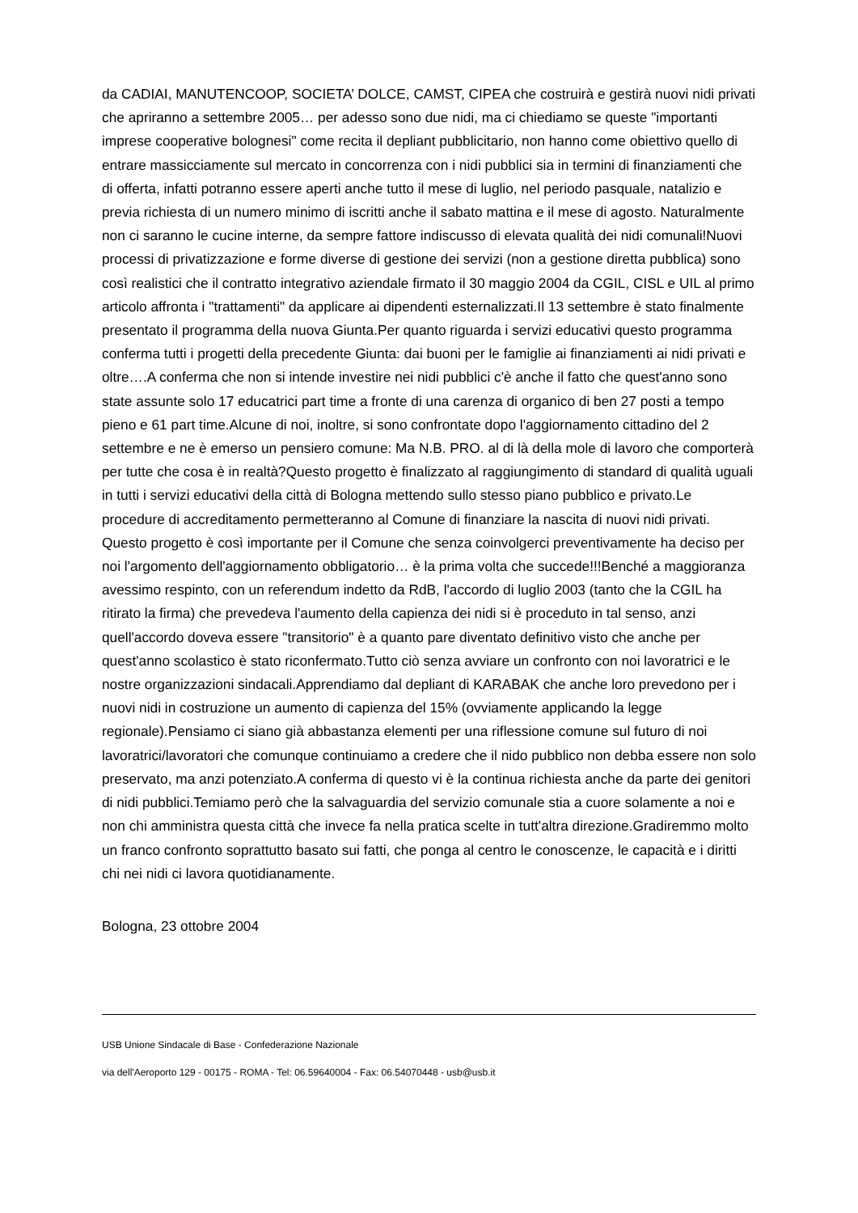da CADIAI, MANUTENCOOP, SOCIETA’ DOLCE, CAMST, CIPEA che costruirà e gestirà nuovi nidi privati che apriranno a settembre 2005… per adesso sono due nidi, ma ci chiediamo se queste "importanti imprese cooperative bolognesi" come recita il depliant pubblicitario, non hanno come obiettivo quello di entrare massicciamente sul mercato in concorrenza con i nidi pubblici sia in termini di finanziamenti che di offerta, infatti potranno essere aperti anche tutto il mese di luglio, nel periodo pasquale, natalizio e previa richiesta di un numero minimo di iscritti anche il sabato mattina e il mese di agosto. Naturalmente non ci saranno le cucine interne, da sempre fattore indiscusso di elevata qualità dei nidi comunali!Nuovi processi di privatizzazione e forme diverse di gestione dei servizi (non a gestione diretta pubblica) sono così realistici che il contratto integrativo aziendale firmato il 30 maggio 2004 da CGIL, CISL e UIL al primo articolo affronta i "trattamenti" da applicare ai dipendenti esternalizzati.Il 13 settembre è stato finalmente presentato il programma della nuova Giunta.Per quanto riguarda i servizi educativi questo programma conferma tutti i progetti della precedente Giunta: dai buoni per le famiglie ai finanziamenti ai nidi privati e oltre….A conferma che non si intende investire nei nidi pubblici c'è anche il fatto che quest'anno sono state assunte solo 17 educatrici part time a fronte di una carenza di organico di ben 27 posti a tempo pieno e 61 part time.Alcune di noi, inoltre, si sono confrontate dopo l'aggiornamento cittadino del 2 settembre e ne è emerso un pensiero comune: Ma N.B. PRO. al di là della mole di lavoro che comporterà per tutte che cosa è in realtà?Questo progetto è finalizzato al raggiungimento di standard di qualità uguali in tutti i servizi educativi della città di Bologna mettendo sullo stesso piano pubblico e privato.Le procedure di accreditamento permetteranno al Comune di finanziare la nascita di nuovi nidi privati. Questo progetto è così importante per il Comune che senza coinvolgerci preventivamente ha deciso per noi l'argomento dell'aggiornamento obbligatorio… è la prima volta che succede!!!Benché a maggioranza avessimo respinto, con un referendum indetto da RdB, l'accordo di luglio 2003 (tanto che la CGIL ha ritirato la firma) che prevedeva l'aumento della capienza dei nidi si è proceduto in tal senso, anzi quell'accordo doveva essere "transitorio" è a quanto pare diventato definitivo visto che anche per quest'anno scolastico è stato riconfermato.Tutto ciò senza avviare un confronto con noi lavoratrici e le nostre organizzazioni sindacali.Apprendiamo dal depliant di KARABAK che anche loro prevedono per i nuovi nidi in costruzione un aumento di capienza del 15% (ovviamente applicando la legge regionale).Pensiamo ci siano già abbastanza elementi per una riflessione comune sul futuro di noi lavoratrici/lavoratori che comunque continuiamo a credere che il nido pubblico non debba essere non solo preservato, ma anzi potenziato.A conferma di questo vi è la continua richiesta anche da parte dei genitori di nidi pubblici.Temiamo però che la salvaguardia del servizio comunale stia a cuore solamente a noi e non chi amministra questa città che invece fa nella pratica scelte in tutt'altra direzione.Gradiremmo molto un franco confronto soprattutto basato sui fatti, che ponga al centro le conoscenze, le capacità e i diritti chi nei nidi ci lavora quotidianamente.
Bologna, 23 ottobre 2004
USB Unione Sindacale di Base - Confederazione Nazionale
via dell'Aeroporto 129 - 00175 - ROMA - Tel: 06.59640004 - Fax: 06.54070448 - usb@usb.it